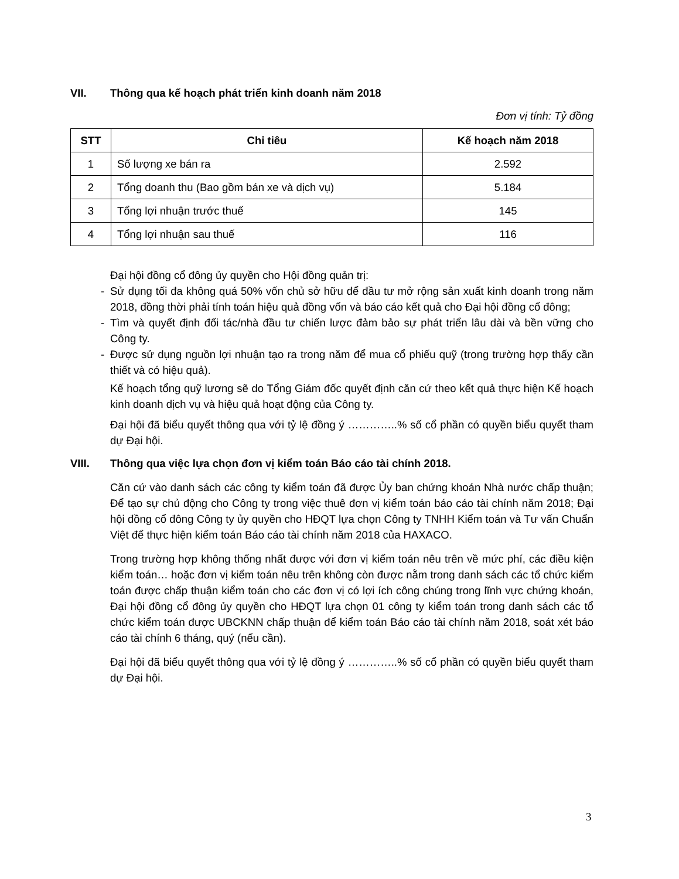VII. Thông qua kế hoạch phát triển kinh doanh năm 2018
Đơn vị tính: Tỷ đồng
| STT | Chỉ tiêu | Kế hoạch năm 2018 |
| --- | --- | --- |
| 1 | Số lượng xe bán ra | 2.592 |
| 2 | Tổng doanh thu (Bao gồm bán xe và dịch vụ) | 5.184 |
| 3 | Tổng lợi nhuận trước thuế | 145 |
| 4 | Tổng lợi nhuận sau thuế | 116 |
Đại hội đồng cổ đông ủy quyền cho Hội đồng quản trị:
- Sử dụng tối đa không quá 50% vốn chủ sở hữu để đầu tư mở rộng sản xuất kinh doanh trong năm 2018, đồng thời phải tính toán hiệu quả đồng vốn và báo cáo kết quả cho Đại hội đồng cổ đông;
- Tìm và quyết định đối tác/nhà đầu tư chiến lược đảm bảo sự phát triển lâu dài và bền vững cho Công ty.
- Được sử dụng nguồn lợi nhuận tạo ra trong năm để mua cổ phiếu quỹ (trong trường hợp thấy cần thiết và có hiệu quả).
Kế hoạch tổng quỹ lương sẽ do Tổng Giám đốc quyết định căn cứ theo kết quả thực hiện Kế hoạch kinh doanh dịch vụ và hiệu quả hoạt động của Công ty.
Đại hội đã biểu quyết thông qua với tỷ lệ đồng ý …………..% số cổ phần có quyền biểu quyết tham dự Đại hội.
VIII. Thông qua việc lựa chọn đơn vị kiểm toán Báo cáo tài chính 2018.
Căn cứ vào danh sách các công ty kiểm toán đã được Ủy ban chứng khoán Nhà nước chấp thuận; Để tạo sự chủ động cho Công ty trong việc thuê đơn vị kiểm toán báo cáo tài chính năm 2018; Đại hội đồng cổ đông Công ty ủy quyền cho HĐQT lựa chọn Công ty TNHH Kiểm toán và Tư vấn Chuẩn Việt để thực hiện kiểm toán Báo cáo tài chính năm 2018 của HAXACO.
Trong trường hợp không thống nhất được với đơn vị kiểm toán nêu trên về mức phí, các điều kiện kiểm toán… hoặc đơn vị kiểm toán nêu trên không còn được nằm trong danh sách các tổ chức kiểm toán được chấp thuận kiểm toán cho các đơn vị có lợi ích công chúng trong lĩnh vực chứng khoán, Đại hội đồng cổ đông ủy quyền cho HĐQT lựa chọn 01 công ty kiểm toán trong danh sách các tổ chức kiểm toán được UBCKNN chấp thuận để kiểm toán Báo cáo tài chính năm 2018, soát xét báo cáo tài chính 6 tháng, quý (nếu cần).
Đại hội đã biểu quyết thông qua với tỷ lệ đồng ý …………..% số cổ phần có quyền biểu quyết tham dự Đại hội.
3